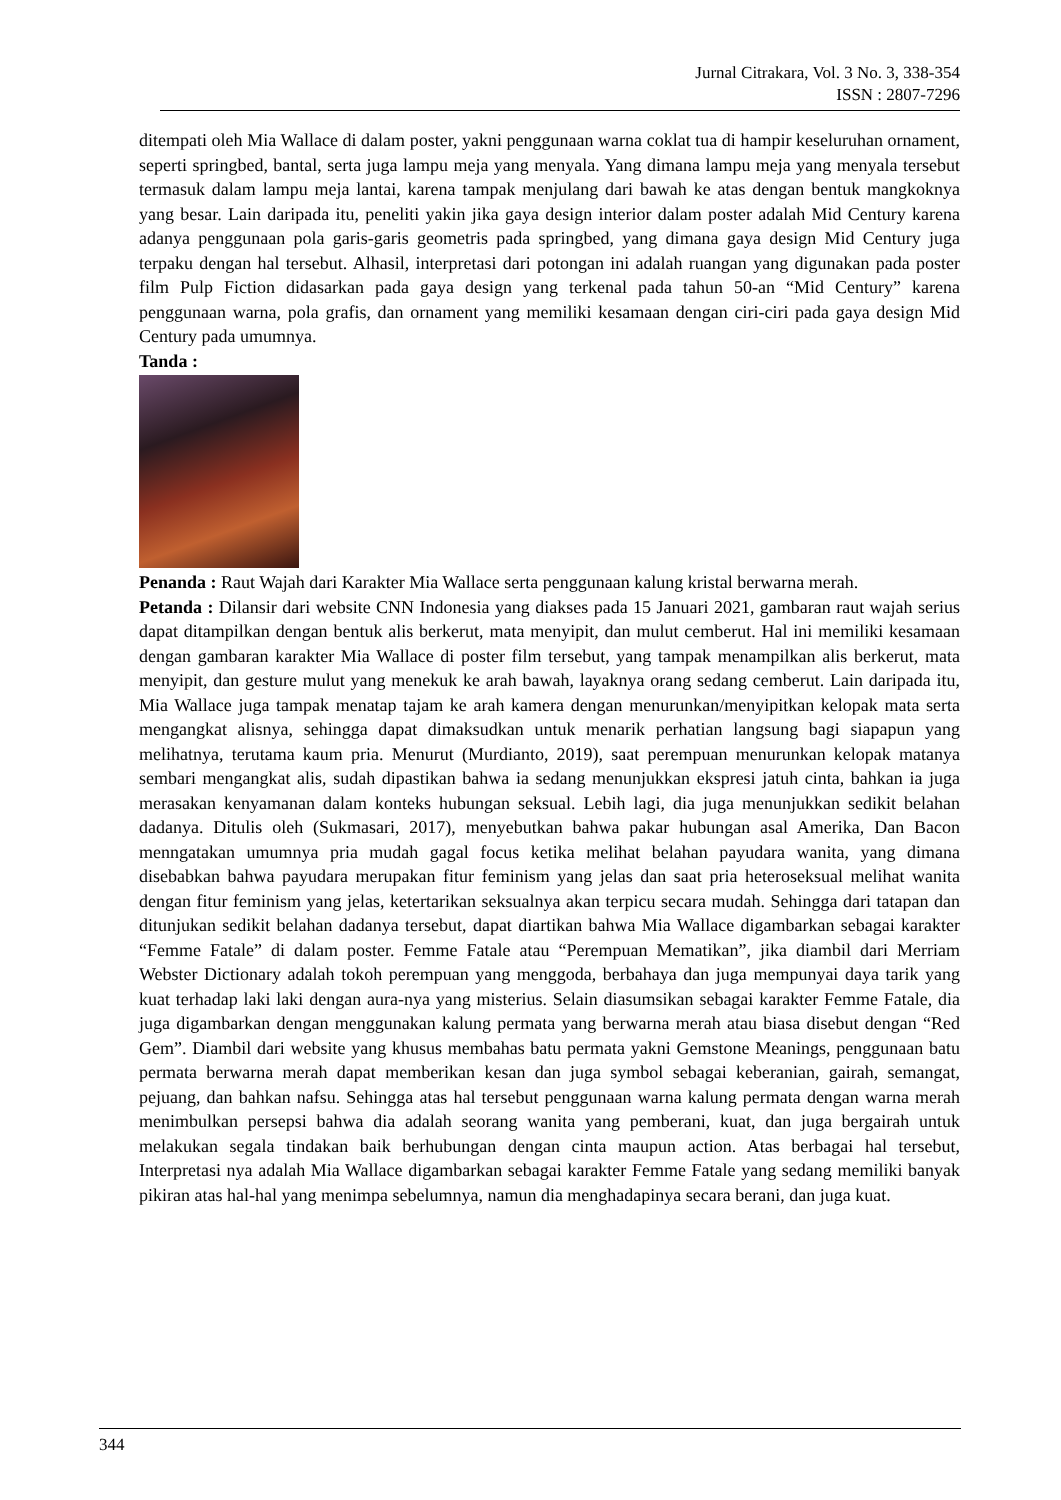Jurnal Citrakara, Vol. 3 No. 3, 338-354
ISSN : 2807-7296
ditempati oleh Mia Wallace di dalam poster, yakni penggunaan warna coklat tua di hampir keseluruhan ornament, seperti springbed, bantal, serta juga lampu meja yang menyala. Yang dimana lampu meja yang menyala tersebut termasuk dalam lampu meja lantai, karena tampak menjulang dari bawah ke atas dengan bentuk mangkoknya yang besar. Lain daripada itu, peneliti yakin jika gaya design interior dalam poster adalah Mid Century karena adanya penggunaan pola garis-garis geometris pada springbed, yang dimana gaya design Mid Century juga terpaku dengan hal tersebut. Alhasil, interpretasi dari potongan ini adalah ruangan yang digunakan pada poster film Pulp Fiction didasarkan pada gaya design yang terkenal pada tahun 50-an “Mid Century” karena penggunaan warna, pola grafis, dan ornament yang memiliki kesamaan dengan ciri-ciri pada gaya design Mid Century pada umumnya.
Tanda :
Penanda : Raut Wajah dari Karakter Mia Wallace serta penggunaan kalung kristal berwarna merah.
Petanda : Dilansir dari website CNN Indonesia yang diakses pada 15 Januari 2021, gambaran raut wajah serius dapat ditampilkan dengan bentuk alis berkerut, mata menyipit, dan mulut cemberut. Hal ini memiliki kesamaan dengan gambaran karakter Mia Wallace di poster film tersebut, yang tampak menampilkan alis berkerut, mata menyipit, dan gesture mulut yang menekuk ke arah bawah, layaknya orang sedang cemberut. Lain daripada itu, Mia Wallace juga tampak menatap tajam ke arah kamera dengan menurunkan/menyipitkan kelopak mata serta mengangkat alisnya, sehingga dapat dimaksudkan untuk menarik perhatian langsung bagi siapapun yang melihatnya, terutama kaum pria. Menurut (Murdianto, 2019), saat perempuan menurunkan kelopak matanya sembari mengangkat alis, sudah dipastikan bahwa ia sedang menunjukkan ekspresi jatuh cinta, bahkan ia juga merasakan kenyamanan dalam konteks hubungan seksual. Lebih lagi, dia juga menunjukkan sedikit belahan dadanya. Ditulis oleh (Sukmasari, 2017), menyebutkan bahwa pakar hubungan asal Amerika, Dan Bacon menngatakan umumnya pria mudah gagal focus ketika melihat belahan payudara wanita, yang dimana disebabkan bahwa payudara merupakan fitur feminism yang jelas dan saat pria heteroseksual melihat wanita dengan fitur feminism yang jelas, ketertarikan seksualnya akan terpicu secara mudah. Sehingga dari tatapan dan ditunjukan sedikit belahan dadanya tersebut, dapat diartikan bahwa Mia Wallace digambarkan sebagai karakter “Femme Fatale” di dalam poster. Femme Fatale atau “Perempuan Mematikan”, jika diambil dari Merriam Webster Dictionary adalah tokoh perempuan yang menggoda, berbahaya dan juga mempunyai daya tarik yang kuat terhadap laki laki dengan aura-nya yang misterius. Selain diasumsikan sebagai karakter Femme Fatale, dia juga digambarkan dengan menggunakan kalung permata yang berwarna merah atau biasa disebut dengan “Red Gem”. Diambil dari website yang khusus membahas batu permata yakni Gemstone Meanings, penggunaan batu permata berwarna merah dapat memberikan kesan dan juga symbol sebagai keberanian, gairah, semangat, pejuang, dan bahkan nafsu. Sehingga atas hal tersebut penggunaan warna kalung permata dengan warna merah menimbulkan persepsi bahwa dia adalah seorang wanita yang pemberani, kuat, dan juga bergairah untuk melakukan segala tindakan baik berhubungan dengan cinta maupun action. Atas berbagai hal tersebut, Interpretasi nya adalah Mia Wallace digambarkan sebagai karakter Femme Fatale yang sedang memiliki banyak pikiran atas hal-hal yang menimpa sebelumnya, namun dia menghadapinya secara berani, dan juga kuat.
344